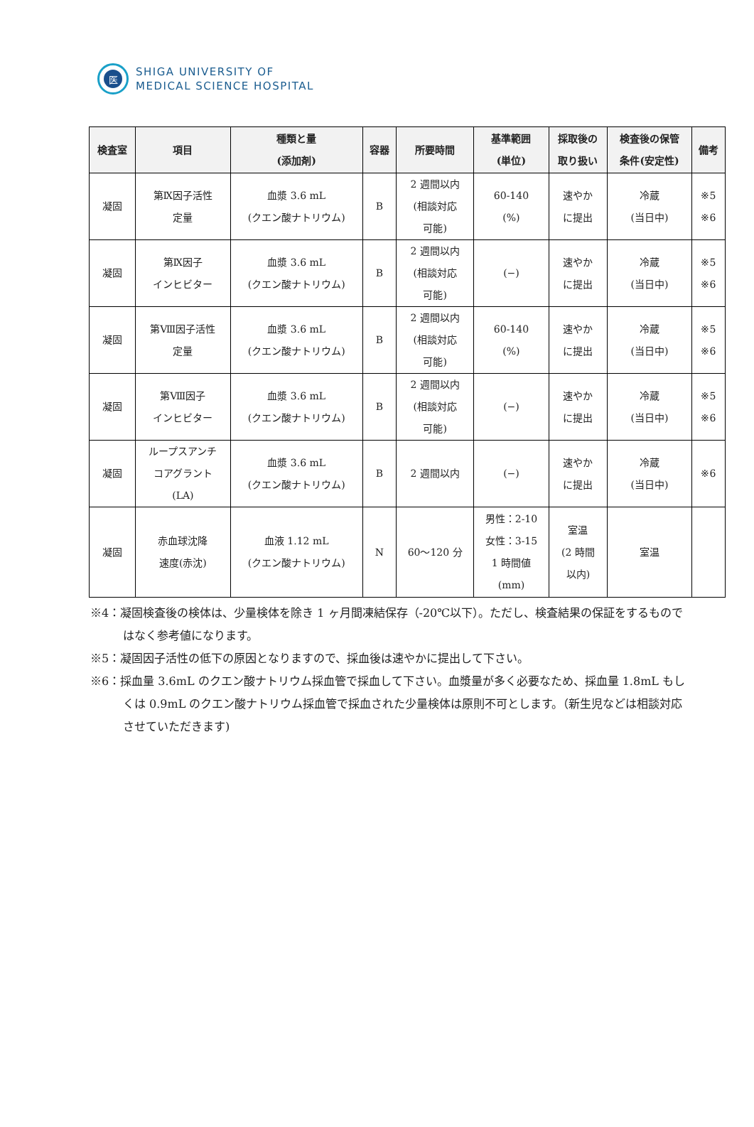医
SHIGA UNIVERSITY OF
MEDICAL SCIENCE HOSPITAL
| 検査室 | 項目 | 種類と量 (添加剤) | 容器 | 所要時間 | 基準範囲 (単位) | 採取後の 取り扱い | 検査後の保管 条件(安定性) | 備考 |
| --- | --- | --- | --- | --- | --- | --- | --- | --- |
| 凝固 | 第Ⅸ因子活性 定量 | 血漿 3.6 mL (クエン酸ナトリウム) | B | 2 週間以内 (相談対応 可能) | 60-140 (%) | 速やか に提出 | 冷蔵 (当日中) | ※5 ※6 |
| 凝固 | 第Ⅸ因子 インヒビター | 血漿 3.6 mL (クエン酸ナトリウム) | B | 2 週間以内 (相談対応 可能) | (−) | 速やか に提出 | 冷蔵 (当日中) | ※5 ※6 |
| 凝固 | 第Ⅷ因子活性 定量 | 血漿 3.6 mL (クエン酸ナトリウム) | B | 2 週間以内 (相談対応 可能) | 60-140 (%) | 速やか に提出 | 冷蔵 (当日中) | ※5 ※6 |
| 凝固 | 第Ⅷ因子 インヒビター | 血漿 3.6 mL (クエン酸ナトリウム) | B | 2 週間以内 (相談対応 可能) | (−) | 速やか に提出 | 冷蔵 (当日中) | ※5 ※6 |
| 凝固 | ループスアンチ コアグラント (LA) | 血漿 3.6 mL (クエン酸ナトリウム) | B | 2 週間以内 | (−) | 速やか に提出 | 冷蔵 (当日中) | ※6 |
| 凝固 | 赤血球沈降 速度(赤沈) | 血液 1.12 mL (クエン酸ナトリウム) | N | 60～120 分 | 男性：2-10 女性：3-15 1 時間値 (mm) | 室温 (2 時間 以内) | 室温 | |
※4：凝固検査後の検体は、少量検体を除き 1 ヶ月間凍結保存（-20℃以下）。ただし、検査結果の保証をするものではなく参考値になります。
※5：凝固因子活性の低下の原因となりますので、採血後は速やかに提出して下さい。
※6：採血量 3.6mL のクエン酸ナトリウム採血管で採血して下さい。血漿量が多く必要なため、採血量 1.8mL もしくは 0.9mL のクエン酸ナトリウム採血管で採血された少量検体は原則不可とします。（新生児などは相談対応させていただきます)